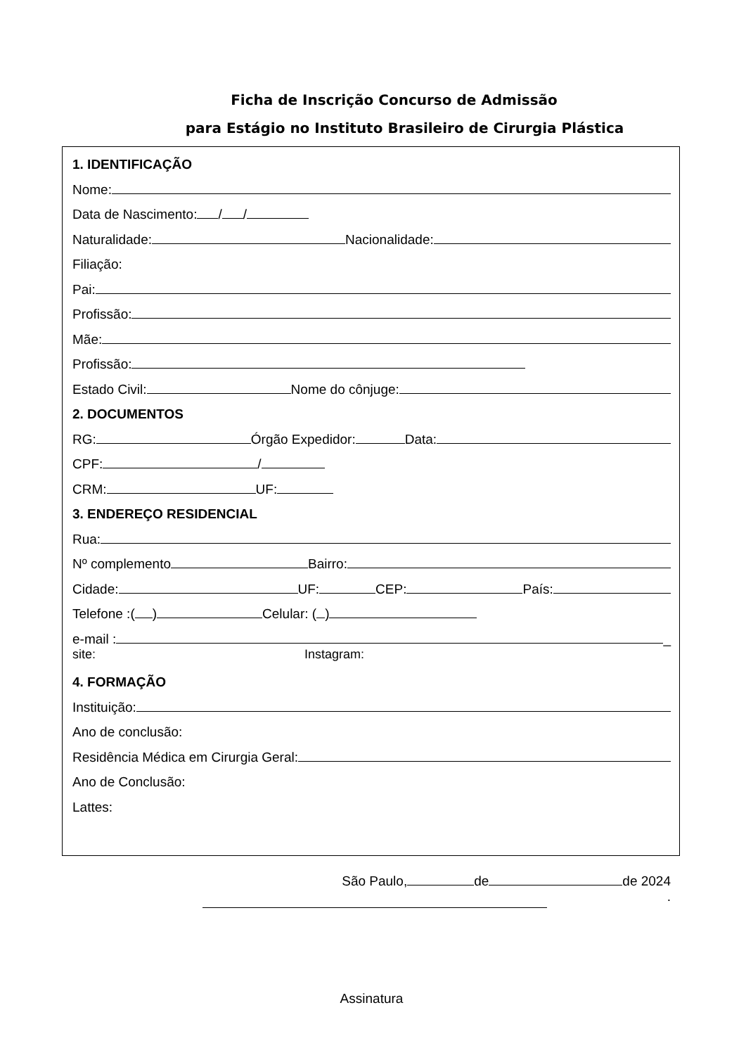Ficha de Inscrição Concurso de Admissão
para Estágio no Instituto Brasileiro de Cirurgia Plástica
1. IDENTIFICAÇÃO
Nome:
Data de Nascimento: / /
Naturalidade: Nacionalidade:
Filiação:
Pai:
Profissão:
Mãe:
Profissão:
Estado Civil: Nome do cônjuge:
2. DOCUMENTOS
RG: Órgão Expedidor: Data:
CPF: /
CRM: UF:
3. ENDEREÇO RESIDENCIAL
Rua:
Nº complemento Bairro:
Cidade: UF: CEP: País:
Telefone :( ) Celular: ( )
e-mail : _
site: Instagram:
4. FORMAÇÃO
Instituição:
Ano de conclusão:
Residência Médica em Cirurgia Geral:
Ano de Conclusão:
Lattes:
São Paulo, de de 2024
.
Assinatura